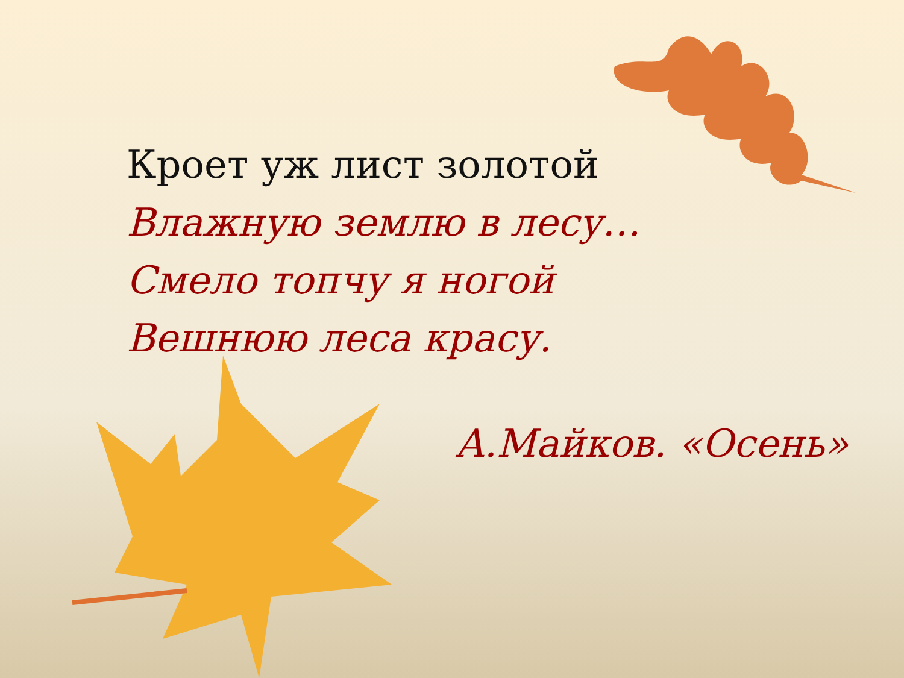Кроет уж лист золотой
Влажную землю в лесу…
Смело топчу я ногой
Вешнюю леса красу.
А.Майков. «Осень»